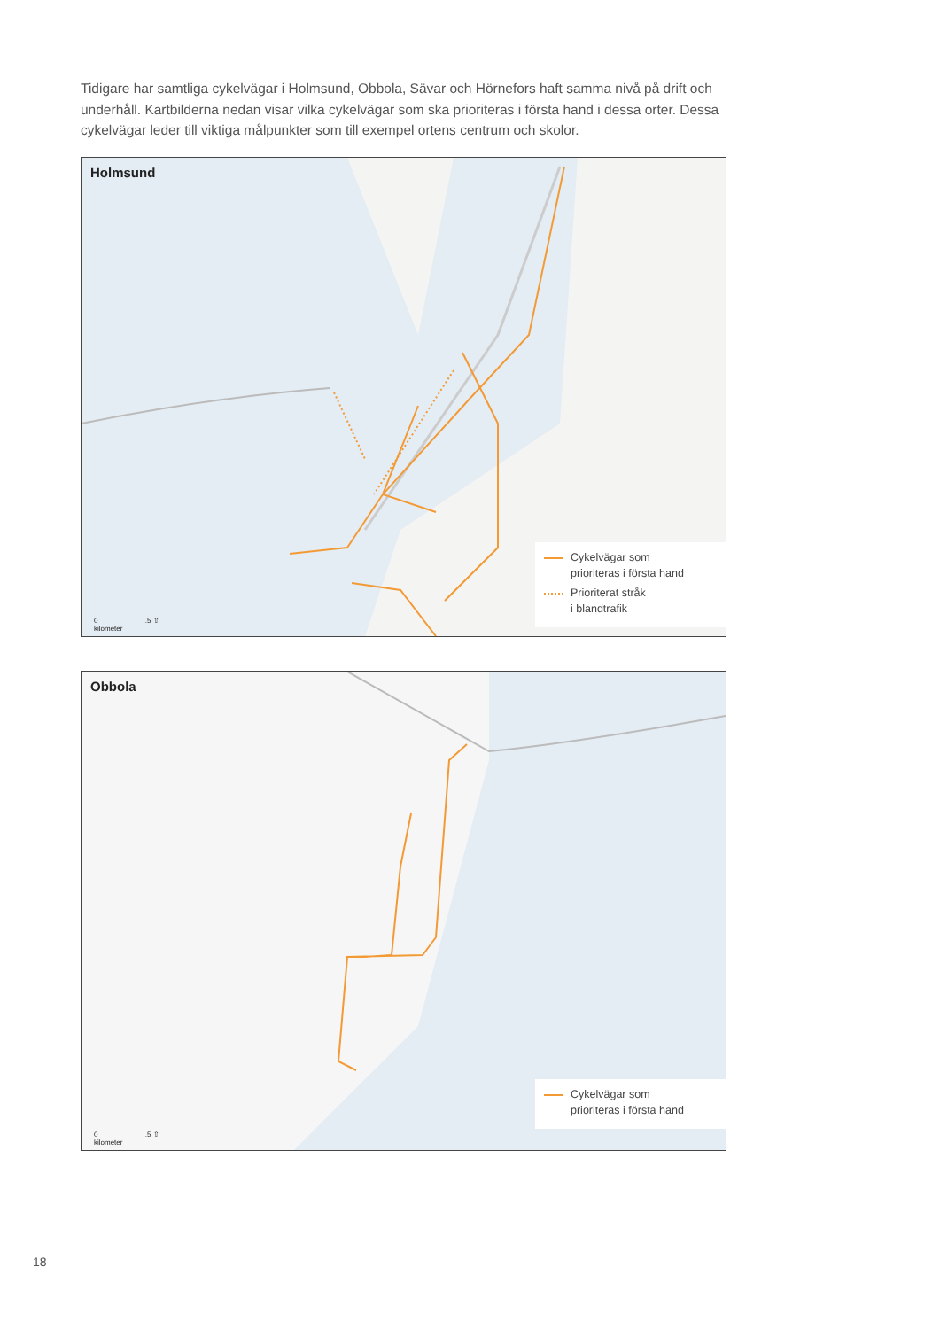Tidigare har samtliga cykelvägar i Holmsund, Obbola, Sävar och Hörnefors haft samma nivå på drift och underhåll. Kartbilderna nedan visar vilka cykelvägar som ska prioriteras i första hand i dessa orter. Dessa cykelvägar leder till viktiga målpunkter som till exempel ortens centrum och skolor.
Holmsund
Cykelvägar som
prioriteras i första hand
Prioriterat stråk
i blandtrafik
0 .5 ⇧
kilometer
Obbola
Cykelvägar som
prioriteras i första hand
0 .5 ⇧
kilometer
18